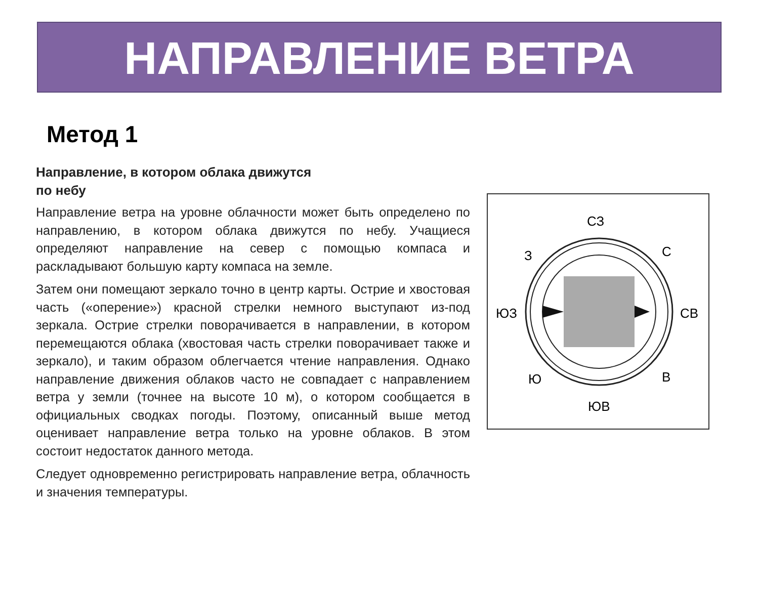НАПРАВЛЕНИЕ ВЕТРА
Метод 1
Направление, в котором облака движутся
по небу
Направление ветра на уровне облачности может быть определено по направлению, в котором облака движутся по небу. Учащиеся определяют направление на север с помощью компаса и раскладывают большую карту компаса на земле.
Затем они помещают зеркало точно в центр карты. Острие и хвостовая часть («оперение») красной стрелки немного выступают из-под зеркала. Острие стрелки поворачивается в направлении, в котором перемещаются облака (хвостовая часть стрелки поворачивает также и зеркало), и таким образом облегчается чтение направления. Однако направление движения облаков часто не совпадает с направлением ветра у земли (точнее на высоте 10 м), о котором сообщается в официальных сводках погоды. Поэтому, описанный выше метод оценивает направление ветра только на уровне облаков. В этом состоит недостаток данного метода.
Следует одновременно регистрировать направление ветра, облачность и значения температуры.
СЗ
З С
ЮЗ СВ
Ю В
ЮВ